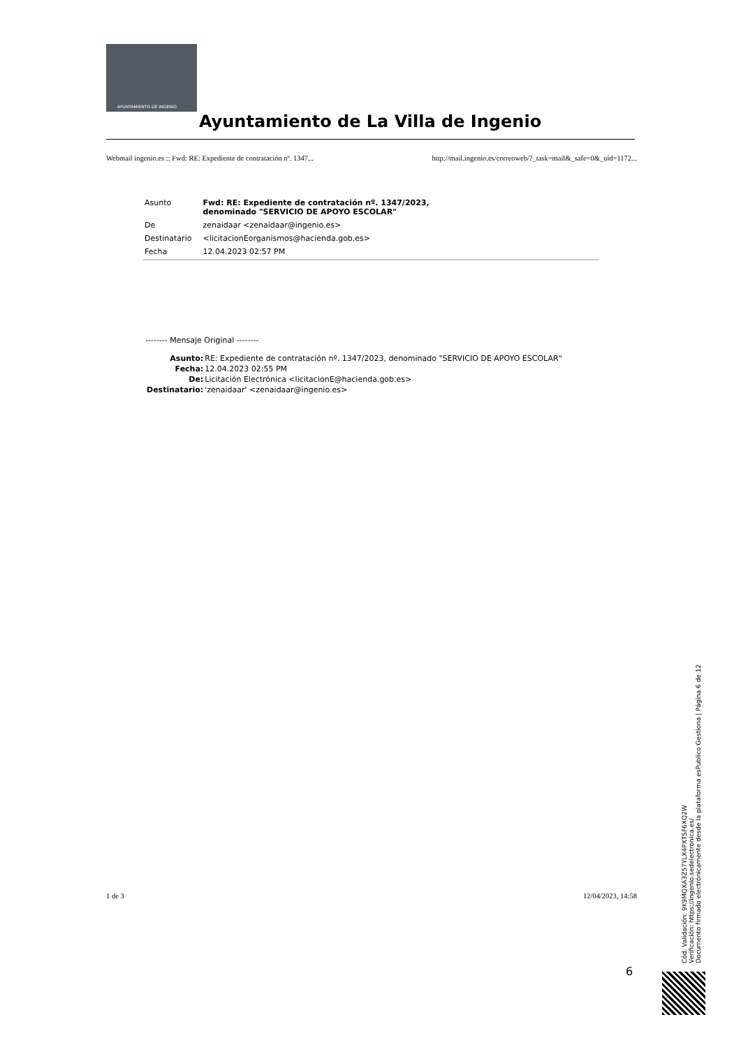AYUNTAMIENTO DE INGENIO
Ayuntamiento de La Villa de Ingenio
Webmail ingenio.es :: Fwd: RE: Expediente de contratación nº. 1347... http://mail.ingenio.es/correoweb/?_task=mail&_safe=0&_uid=1172...
| Asunto | Fwd: RE: Expediente de contratación nº. 1347/2023, denominado "SERVICIO DE APOYO ESCOLAR" |
| De | zenaidaar <zenaidaar@ingenio.es> |
| Destinatario | <licitacionEorganismos@hacienda.gob.es> |
| Fecha | 12.04.2023 02:57 PM |
-------- Mensaje Original --------
| Asunto: | RE: Expediente de contratación nº. 1347/2023, denominado "SERVICIO DE APOYO ESCOLAR" |
| Fecha: | 12.04.2023 02:55 PM |
| De: | Licitación Electrónica <licitacionE@hacienda.gob.es> |
| Destinatario: | 'zenaidaar' <zenaidaar@ingenio.es> |
1 de 3 12/04/2023, 14:58
6
Cód. Validación: 9K9MQXA3Z57YLX4PXTSF6XQ2W
Verificación: https://ingenio.sedelectronica.es/
Documento firmado electrónicamente desde la plataforma esPublico Gestiona | Página 6 de 12